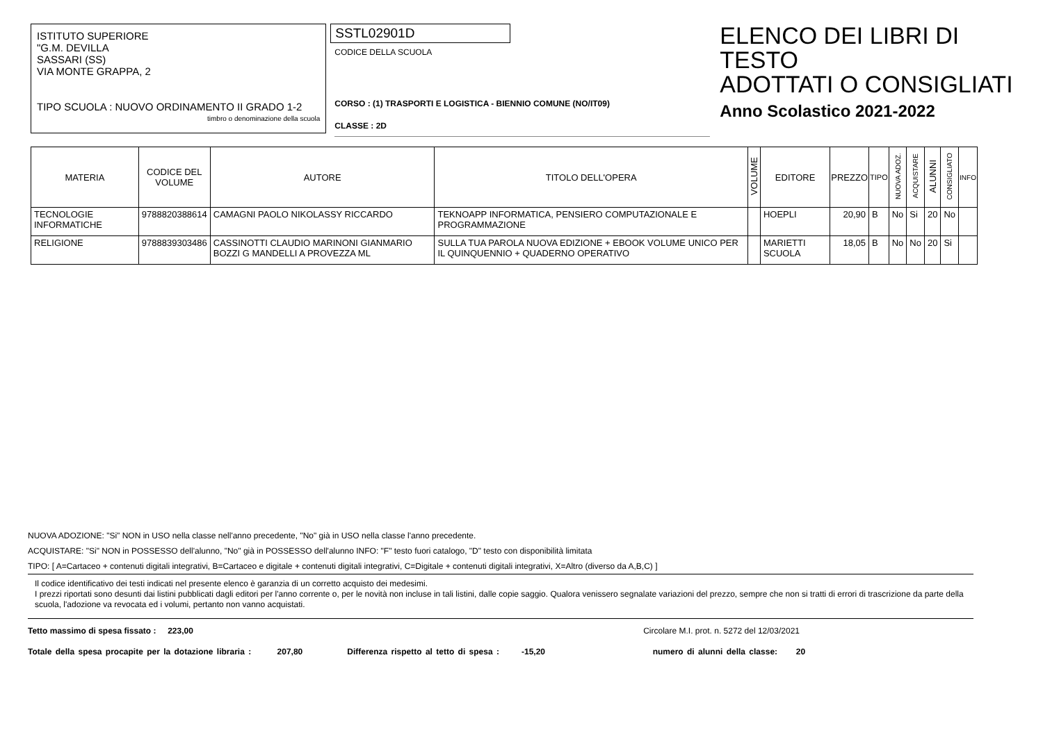ISTITUTO SUPERIORE
"G.M. DEVILLA
SASSARI (SS)
VIA MONTE GRAPPA, 2
TIPO SCUOLA : NUOVO ORDINAMENTO II GRADO 1-2
timbro o denominazione della scuola
SSTL02901D
CODICE DELLA SCUOLA
CORSO : (1) TRASPORTI E LOGISTICA - BIENNIO COMUNE (NO/IT09)
CLASSE : 2D
ELENCO DEI LIBRI DI TESTO
ADOTTATI O CONSIGLIATI
Anno Scolastico 2021-2022
| MATERIA | CODICE DEL VOLUME | AUTORE | TITOLO DELL'OPERA | VOLUME | EDITORE | PREZZO | TIPO | NUOVA ADOZ. | ACQUISTARE | ALUNNI | CONSIGLIATO | INFO |
| --- | --- | --- | --- | --- | --- | --- | --- | --- | --- | --- | --- | --- |
| TECNOLOGIE INFORMATICHE | 9788820388614 | CAMAGNI PAOLO NIKOLASSY RICCARDO | TEKNOAPP INFORMATICA, PENSIERO COMPUTAZIONALE E PROGRAMMAZIONE | | HOEPLI | 20,90 | B | No | Si | 20 | No | |
| RELIGIONE | 9788839303486 | CASSINOTTI CLAUDIO MARINONI GIANMARIO BOZZI G MANDELLI A PROVEZZA ML | SULLA TUA PAROLA NUOVA EDIZIONE + EBOOK VOLUME UNICO PER IL QUINQUENNIO + QUADERNO OPERATIVO | | MARIETTI SCUOLA | 18,05 | B | No | No | 20 | Si | |
NUOVA ADOZIONE: "Si" NON in USO nella classe nell'anno precedente, "No" già in USO nella classe l'anno precedente.
ACQUISTARE: "Si" NON in POSSESSO dell'alunno, "No" già in POSSESSO dell'alunno INFO: "F" testo fuori catalogo, "D" testo con disponibilità limitata
TIPO: [ A=Cartaceo + contenuti digitali integrativi, B=Cartaceo e digitale + contenuti digitali integrativi, C=Digitale + contenuti digitali integrativi, X=Altro (diverso da A,B,C) ]
Il codice identificativo dei testi indicati nel presente elenco è garanzia di un corretto acquisto dei medesimi.
I prezzi riportati sono desunti dai listini pubblicati dagli editori per l'anno corrente o, per le novità non incluse in tali listini, dalle copie saggio. Qualora venissero segnalate variazioni del prezzo, sempre che non si tratti di errori di trascrizione da parte della scuola, l'adozione va revocata ed i volumi, pertanto non vanno acquistati.
Tetto massimo di spesa fissato : 223,00 Circolare M.I. prot. n. 5272 del 12/03/2021
Totale della spesa procapite per la dotazione libraria : 207,80 Differenza rispetto al tetto di spesa : -15,20 numero di alunni della classe: 20